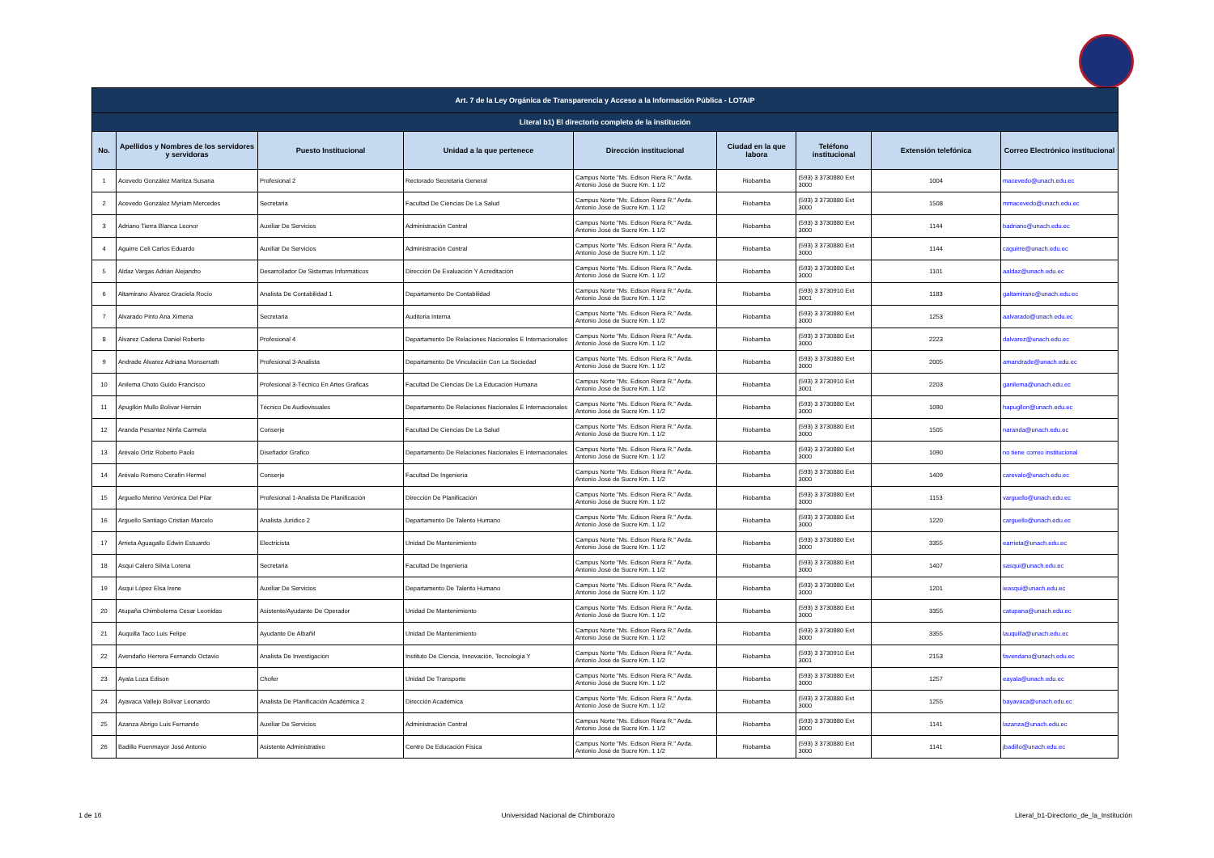| Art. 7 de la Ley Orgánica de Transparencia y Acceso a la Información Pública - LOTAIP | | | | | | | | |
| --- | --- | --- | --- | --- | --- | --- | --- | --- |
| Literal b1) El directorio completo de la institución | | | | | | | | |
| No. | Apellidos y Nombres de los servidores y servidoras | Puesto Institucional | Unidad a la que pertenece | Dirección institucional | Ciudad en la que labora | Teléfono institucional | Extensión telefónica | Correo Electrónico institucional |
| 1 | Acevedo González Maritza Susana | Profesional 2 | Rectorado Secretaria General | Campus Norte "Ms. Edison Riera R." Avda. Antonio José de Sucre Km. 1 1/2 | Riobamba | (593) 3 3730880 Ext 3000 | 1004 | macevedo@unach.edu.ec |
| 2 | Acevedo González Myriam Mercedes | Secretaria | Facultad De Ciencias De La Salud | Campus Norte "Ms. Edison Riera R." Avda. Antonio José de Sucre Km. 1 1/2 | Riobamba | (593) 3 3730880 Ext 3000 | 1508 | mmacevedo@unach.edu.ec |
| 3 | Adriano Tierra Blanca Leonor | Auxiliar De Servicios | Administración Central | Campus Norte "Ms. Edison Riera R." Avda. Antonio José de Sucre Km. 1 1/2 | Riobamba | (593) 3 3730880 Ext 3000 | 1144 | badriano@unach.edu.ec |
| 4 | Aguirre Celi Carlos Eduardo | Auxiliar De Servicios | Administración Central | Campus Norte "Ms. Edison Riera R." Avda. Antonio José de Sucre Km. 1 1/2 | Riobamba | (593) 3 3730880 Ext 3000 | 1144 | caguirre@unach.edu.ec |
| 5 | Aldaz Vargas Adrián Alejandro | Desarrollador De Sistemas Informáticos | Dirección De Evaluación Y Acreditación | Campus Norte "Ms. Edison Riera R." Avda. Antonio José de Sucre Km. 1 1/2 | Riobamba | (593) 3 3730880 Ext 3000 | 1101 | aaldaz@unach.edu.ec |
| 6 | Altamirano Álvarez Graciela Rocío | Analista De Contabilidad 1 | Departamento De Contabilidad | Campus Norte "Ms. Edison Riera R." Avda. Antonio José de Sucre Km. 1 1/2 | Riobamba | (593) 3 3730910 Ext 3001 | 1183 | galtamirano@unach.edu.ec |
| 7 | Alvarado Pinto Ana Ximena | Secretaria | Auditoria Interna | Campus Norte "Ms. Edison Riera R." Avda. Antonio José de Sucre Km. 1 1/2 | Riobamba | (593) 3 3730880 Ext 3000 | 1253 | aalvarado@unach.edu.ec |
| 8 | Álvarez Cadena Daniel Roberto | Profesional 4 | Departamento De Relaciones Nacionales E Internacionales | Campus Norte "Ms. Edison Riera R." Avda. Antonio José de Sucre Km. 1 1/2 | Riobamba | (593) 3 3730880 Ext 3000 | 2223 | dalvarez@unach.edu.ec |
| 9 | Andrade Álvarez Adriana Monserrath | Profesional 3-Analista | Departamento De Vinculación Con La Sociedad | Campus Norte "Ms. Edison Riera R." Avda. Antonio José de Sucre Km. 1 1/2 | Riobamba | (593) 3 3730880 Ext 3000 | 2005 | amandrade@unach.edu.ec |
| 10 | Anilema Choto Guido Francisco | Profesional 3-Técnico En Artes Graficas | Facultad De Ciencias De La Educación Humana | Campus Norte "Ms. Edison Riera R." Avda. Antonio José de Sucre Km. 1 1/2 | Riobamba | (593) 3 3730910 Ext 3001 | 2203 | ganilema@unach.edu.ec |
| 11 | Apugllón Mullo Bolívar Hernán | Técnico De Audiovisuales | Departamento De Relaciones Nacionales E Internacionales | Campus Norte "Ms. Edison Riera R." Avda. Antonio José de Sucre Km. 1 1/2 | Riobamba | (593) 3 3730880 Ext 3000 | 1090 | hapugllon@unach.edu.ec |
| 12 | Aranda Pesantez Ninfa Carmela | Conserje | Facultad De Ciencias De La Salud | Campus Norte "Ms. Edison Riera R." Avda. Antonio José de Sucre Km. 1 1/2 | Riobamba | (593) 3 3730880 Ext 3000 | 1505 | naranda@unach.edu.ec |
| 13 | Arévalo Ortiz Roberto Paolo | Diseñador Grafico | Departamento De Relaciones Nacionales E Internacionales | Campus Norte "Ms. Edison Riera R." Avda. Antonio José de Sucre Km. 1 1/2 | Riobamba | (593) 3 3730880 Ext 3000 | 1090 | no tiene correo institucional |
| 14 | Arévalo Romero Cerafín Hermel | Conserje | Facultad De Ingeniería | Campus Norte "Ms. Edison Riera R." Avda. Antonio José de Sucre Km. 1 1/2 | Riobamba | (593) 3 3730880 Ext 3000 | 1409 | carevalo@unach.edu.ec |
| 15 | Arguello Merino Verónica Del Pilar | Profesional 1-Analista De Planificación | Dirección De Planificación | Campus Norte "Ms. Edison Riera R." Avda. Antonio José de Sucre Km. 1 1/2 | Riobamba | (593) 3 3730880 Ext 3000 | 1153 | varguello@unach.edu.ec |
| 16 | Arguello Santiago Cristian Marcelo | Analista Jurídico 2 | Departamento De Talento Humano | Campus Norte "Ms. Edison Riera R." Avda. Antonio José de Sucre Km. 1 1/2 | Riobamba | (593) 3 3730880 Ext 3000 | 1220 | carguello@unach.edu.ec |
| 17 | Arrieta Aguagallo Edwin Estuardo | Electricista | Unidad De Mantenimiento | Campus Norte "Ms. Edison Riera R." Avda. Antonio José de Sucre Km. 1 1/2 | Riobamba | (593) 3 3730880 Ext 3000 | 3355 | earrieta@unach.edu.ec |
| 18 | Asqui Calero Silvia Lorena | Secretaria | Facultad De Ingeniería | Campus Norte "Ms. Edison Riera R." Avda. Antonio José de Sucre Km. 1 1/2 | Riobamba | (593) 3 3730880 Ext 3000 | 1407 | sasqui@unach.edu.ec |
| 19 | Asqui López Elsa Irene | Auxiliar De Servicios | Departamento De Talento Humano | Campus Norte "Ms. Edison Riera R." Avda. Antonio José de Sucre Km. 1 1/2 | Riobamba | (593) 3 3730880 Ext 3000 | 1201 | ieasqui@unach.edu.ec |
| 20 | Atupaña Chimbolema Cesar Leonidas | Asistente/Ayudante De Operador | Unidad De Mantenimiento | Campus Norte "Ms. Edison Riera R." Avda. Antonio José de Sucre Km. 1 1/2 | Riobamba | (593) 3 3730880 Ext 3000 | 3355 | catupana@unach.edu.ec |
| 21 | Auquilla Taco Luis Felipe | Ayudante De Albañil | Unidad De Mantenimiento | Campus Norte "Ms. Edison Riera R." Avda. Antonio José de Sucre Km. 1 1/2 | Riobamba | (593) 3 3730880 Ext 3000 | 3355 | lauquilla@unach.edu.ec |
| 22 | Avendaño Herrera Fernando Octavio | Analista De Investigación | Instituto De Ciencia, Innovación, Tecnología Y | Campus Norte "Ms. Edison Riera R." Avda. Antonio José de Sucre Km. 1 1/2 | Riobamba | (593) 3 3730910 Ext 3001 | 2153 | favendano@unach.edu.ec |
| 23 | Ayala Loza Edison | Chofer | Unidad De Transporte | Campus Norte "Ms. Edison Riera R." Avda. Antonio José de Sucre Km. 1 1/2 | Riobamba | (593) 3 3730880 Ext 3000 | 1257 | eayala@unach.edu.ec |
| 24 | Ayavaca Vallejo Bolívar Leonardo | Analista De Planificación Académica 2 | Dirección Académica | Campus Norte "Ms. Edison Riera R." Avda. Antonio José de Sucre Km. 1 1/2 | Riobamba | (593) 3 3730880 Ext 3000 | 1255 | bayavaca@unach.edu.ec |
| 25 | Azanza Abrigo Luis Fernando | Auxiliar De Servicios | Administración Central | Campus Norte "Ms. Edison Riera R." Avda. Antonio José de Sucre Km. 1 1/2 | Riobamba | (593) 3 3730880 Ext 3000 | 1141 | lazanza@unach.edu.ec |
| 26 | Badillo Fuenmayor José Antonio | Asistente Administrativo | Centro De Educación Física | Campus Norte "Ms. Edison Riera R." Avda. Antonio José de Sucre Km. 1 1/2 | Riobamba | (593) 3 3730880 Ext 3000 | 1141 | jbadillo@unach.edu.ec |
1 de 16 Universidad Nacional de Chimborazo Literal_b1-Directorio_de_la_Institución